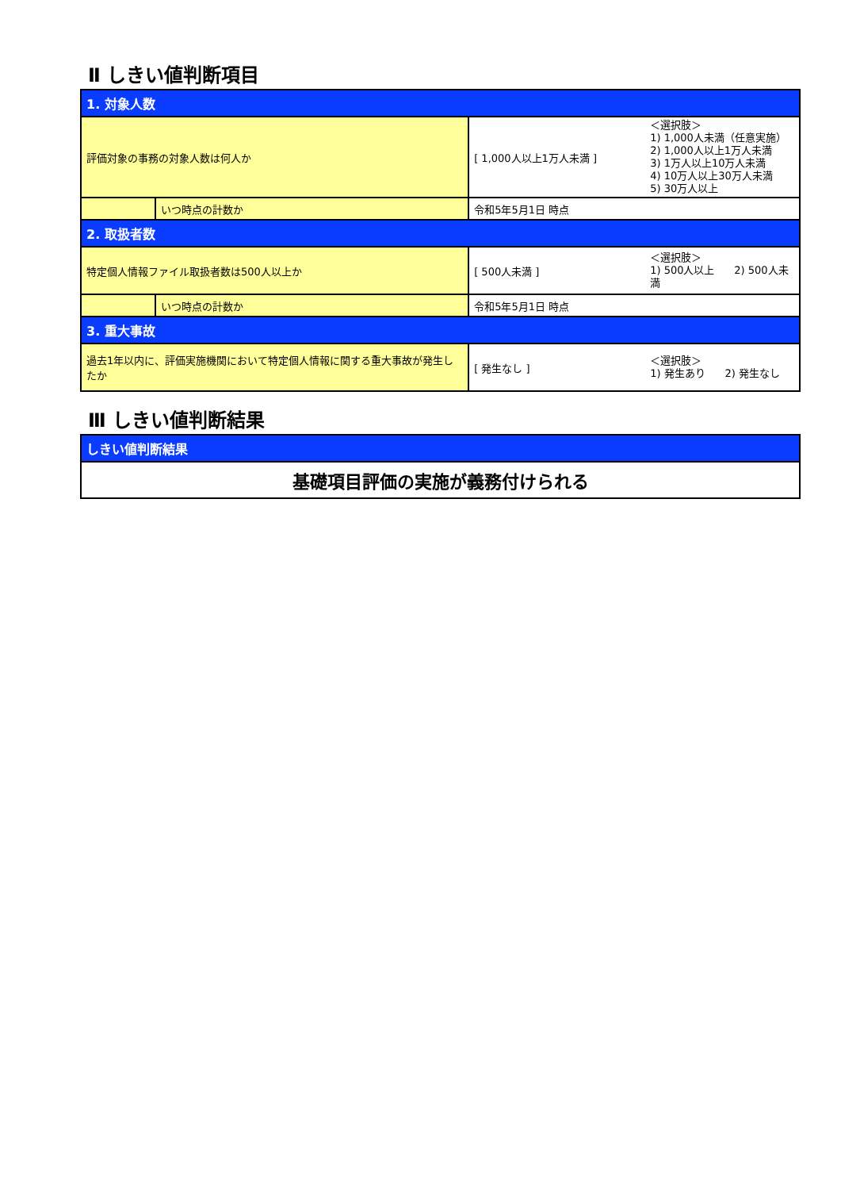Ⅱ しきい値判断項目
| 1. 対象人数 | | | |
| 評価対象の事務の対象人数は何人か | | [ 1,000人以上1万人未満 ] | ＜選択肢＞ 1) 1,000人未満（任意実施） 2) 1,000人以上1万人未満 3) 1万人以上10万人未満 4) 10万人以上30万人未満 5) 30万人以上 |
| | いつ時点の計数か | 令和5年5月1日 時点 | |
| 2. 取扱者数 | | | |
| 特定個人情報ファイル取扱者数は500人以上か | | [ 500人未満 ] | ＜選択肢＞ 1) 500人以上 2) 500人未満 |
| | いつ時点の計数か | 令和5年5月1日 時点 | |
| 3. 重大事故 | | | |
| 過去1年以内に、評価実施機関において特定個人情報に関する重大事故が発生したか | | [ 発生なし ] | ＜選択肢＞ 1) 発生あり 2) 発生なし |
Ⅲ しきい値判断結果
| しきい値判断結果 |
| 基礎項目評価の実施が義務付けられる |